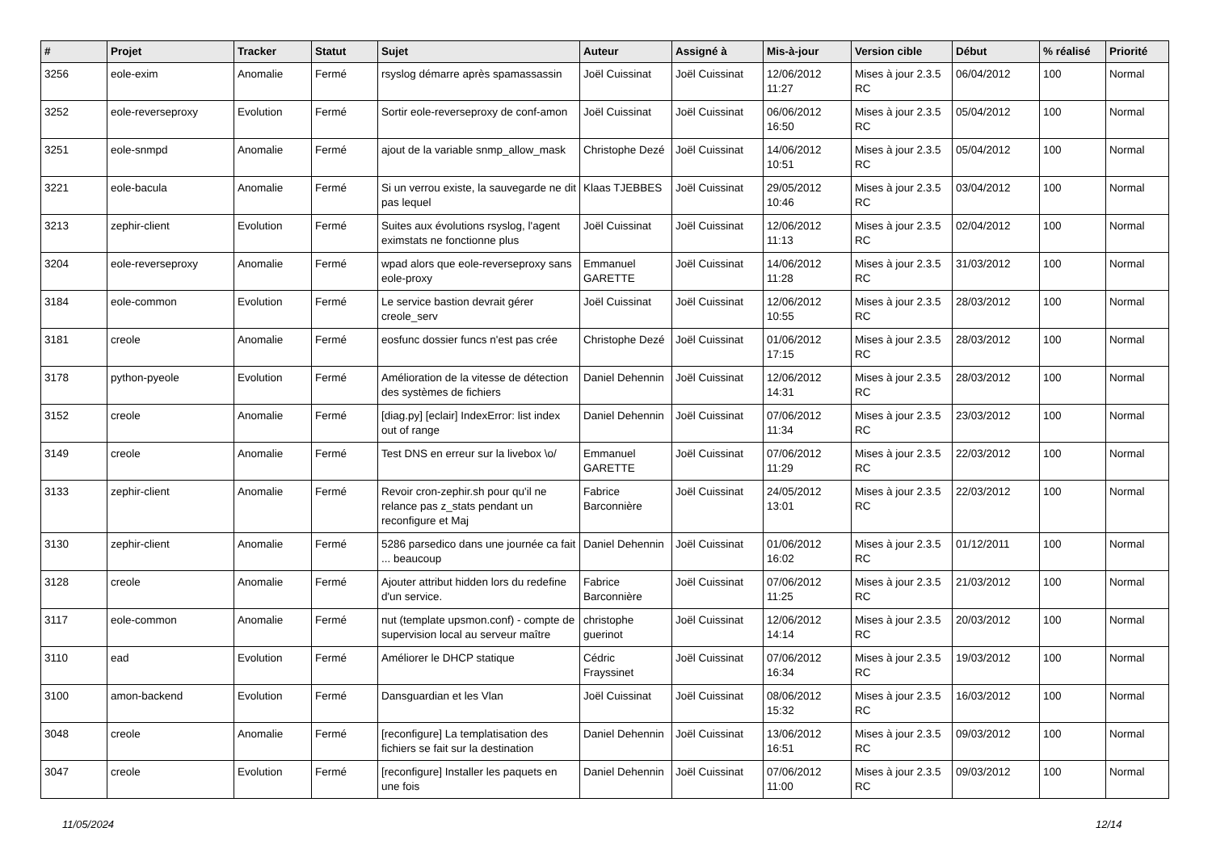| # | Projet | Tracker | Statut | Sujet | Auteur | Assigné à | Mis-à-jour | Version cible | Début | % réalisé | Priorité |
| --- | --- | --- | --- | --- | --- | --- | --- | --- | --- | --- | --- |
| 3256 | eole-exim | Anomalie | Fermé | rsyslog démarre après spamassassin | Joël Cuissinat | Joël Cuissinat | 12/06/2012 11:27 | Mises à jour 2.3.5 RC | 06/04/2012 | 100 | Normal |
| 3252 | eole-reverseproxy | Evolution | Fermé | Sortir eole-reverseproxy de conf-amon | Joël Cuissinat | Joël Cuissinat | 06/06/2012 16:50 | Mises à jour 2.3.5 RC | 05/04/2012 | 100 | Normal |
| 3251 | eole-snmpd | Anomalie | Fermé | ajout de la variable snmp_allow_mask | Christophe Dezé | Joël Cuissinat | 14/06/2012 10:51 | Mises à jour 2.3.5 RC | 05/04/2012 | 100 | Normal |
| 3221 | eole-bacula | Anomalie | Fermé | Si un verrou existe, la sauvegarde ne dit pas lequel | Klaas TJEBBES | Joël Cuissinat | 29/05/2012 10:46 | Mises à jour 2.3.5 RC | 03/04/2012 | 100 | Normal |
| 3213 | zephir-client | Evolution | Fermé | Suites aux évolutions rsyslog, l'agent eximstats ne fonctionne plus | Joël Cuissinat | Joël Cuissinat | 12/06/2012 11:13 | Mises à jour 2.3.5 RC | 02/04/2012 | 100 | Normal |
| 3204 | eole-reverseproxy | Anomalie | Fermé | wpad alors que eole-reverseproxy sans eole-proxy | Emmanuel GARETTE | Joël Cuissinat | 14/06/2012 11:28 | Mises à jour 2.3.5 RC | 31/03/2012 | 100 | Normal |
| 3184 | eole-common | Evolution | Fermé | Le service bastion devrait gérer creole_serv | Joël Cuissinat | Joël Cuissinat | 12/06/2012 10:55 | Mises à jour 2.3.5 RC | 28/03/2012 | 100 | Normal |
| 3181 | creole | Anomalie | Fermé | eosfunc dossier funcs n'est pas crée | Christophe Dezé | Joël Cuissinat | 01/06/2012 17:15 | Mises à jour 2.3.5 RC | 28/03/2012 | 100 | Normal |
| 3178 | python-pyeole | Evolution | Fermé | Amélioration de la vitesse de détection des systèmes de fichiers | Daniel Dehennin | Joël Cuissinat | 12/06/2012 14:31 | Mises à jour 2.3.5 RC | 28/03/2012 | 100 | Normal |
| 3152 | creole | Anomalie | Fermé | [diag.py] [eclair] IndexError: list index out of range | Daniel Dehennin | Joël Cuissinat | 07/06/2012 11:34 | Mises à jour 2.3.5 RC | 23/03/2012 | 100 | Normal |
| 3149 | creole | Anomalie | Fermé | Test DNS en erreur sur la livebox \o/ | Emmanuel GARETTE | Joël Cuissinat | 07/06/2012 11:29 | Mises à jour 2.3.5 RC | 22/03/2012 | 100 | Normal |
| 3133 | zephir-client | Anomalie | Fermé | Revoir cron-zephir.sh pour qu'il ne relance pas z_stats pendant un reconfigure et Maj | Fabrice Barconnière | Joël Cuissinat | 24/05/2012 13:01 | Mises à jour 2.3.5 RC | 22/03/2012 | 100 | Normal |
| 3130 | zephir-client | Anomalie | Fermé | 5286 parsedico dans une journée ca fait ... beaucoup | Daniel Dehennin | Joël Cuissinat | 01/06/2012 16:02 | Mises à jour 2.3.5 RC | 01/12/2011 | 100 | Normal |
| 3128 | creole | Anomalie | Fermé | Ajouter attribut hidden lors du redefine d'un service. | Fabrice Barconnière | Joël Cuissinat | 07/06/2012 11:25 | Mises à jour 2.3.5 RC | 21/03/2012 | 100 | Normal |
| 3117 | eole-common | Anomalie | Fermé | nut (template upsmon.conf) - compte de supervision local au serveur maître | christophe guerinot | Joël Cuissinat | 12/06/2012 14:14 | Mises à jour 2.3.5 RC | 20/03/2012 | 100 | Normal |
| 3110 | ead | Evolution | Fermé | Améliorer le DHCP statique | Cédric Frayssinet | Joël Cuissinat | 07/06/2012 16:34 | Mises à jour 2.3.5 RC | 19/03/2012 | 100 | Normal |
| 3100 | amon-backend | Evolution | Fermé | Dansguardian et les Vlan | Joël Cuissinat | Joël Cuissinat | 08/06/2012 15:32 | Mises à jour 2.3.5 RC | 16/03/2012 | 100 | Normal |
| 3048 | creole | Anomalie | Fermé | [reconfigure] La templatisation des fichiers se fait sur la destination | Daniel Dehennin | Joël Cuissinat | 13/06/2012 16:51 | Mises à jour 2.3.5 RC | 09/03/2012 | 100 | Normal |
| 3047 | creole | Evolution | Fermé | [reconfigure] Installer les paquets en une fois | Daniel Dehennin | Joël Cuissinat | 07/06/2012 11:00 | Mises à jour 2.3.5 RC | 09/03/2012 | 100 | Normal |
11/05/2024 12/14